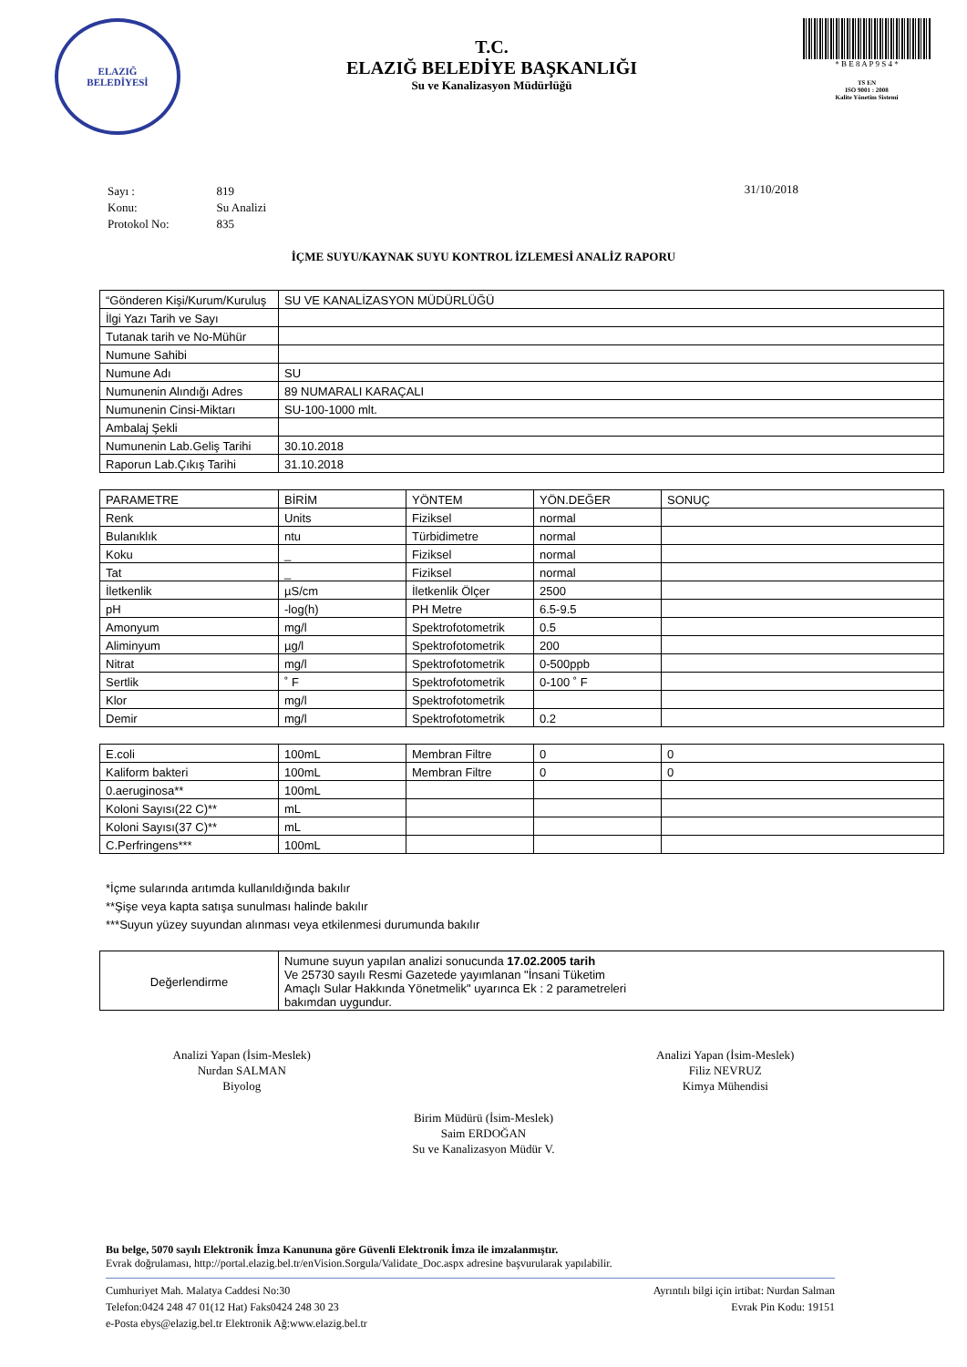ELAZIĞ
BELEDİYESİ
T.C.
ELAZIĞ BELEDİYE BAŞKANLIĞI
Su ve Kanalizasyon Müdürlüğü
* B E 8 A P 9 S 4 *
TS EN
ISO 9001 : 2008
Kalite Yönetim Sistemi
| Sayı : | 819 |
| Konu: | Su Analizi |
| Protokol No: | 835 |
31/10/2018
İÇME SUYU/KAYNAK SUYU KONTROL İZLEMESİ ANALİZ RAPORU
| “Gönderen Kişi/Kurum/Kuruluş | SU VE KANALİZASYON MÜDÜRLÜĞÜ |
| İlgi Yazı Tarih ve Sayı | |
| Tutanak tarih ve No-Mühür | |
| Numune Sahibi | |
| Numune Adı | SU |
| Numunenin Alındığı Adres | 89 NUMARALI KARAÇALI |
| Numunenin Cinsi-Miktarı | SU-100-1000 mlt. |
| Ambalaj Şekli | |
| Numunenin Lab.Geliş Tarihi | 30.10.2018 |
| Raporun Lab.Çıkış Tarihi | 31.10.2018 |
| PARAMETRE | BİRİM | YÖNTEM | YÖN.DEĞER | SONUÇ |
| --- | --- | --- | --- | --- |
| Renk | Units | Fiziksel | normal | |
| Bulanıklık | ntu | Türbidimetre | normal | |
| Koku | _ | Fiziksel | normal | |
| Tat | _ | Fiziksel | normal | |
| İletkenlik | µS/cm | İletkenlik Ölçer | 2500 | |
| pH | -log(h) | PH Metre | 6.5-9.5 | |
| Amonyum | mg/l | Spektrofotometrik | 0.5 | |
| Aliminyum | µg/l | Spektrofotometrik | 200 | |
| Nitrat | mg/l | Spektrofotometrik | 0-500ppb | |
| Sertlik | ˚ F | Spektrofotometrik | 0-100 ˚ F | |
| Klor | mg/l | Spektrofotometrik | | |
| Demir | mg/l | Spektrofotometrik | 0.2 | |
| E.coli | 100mL | Membran Filtre | 0 | 0 |
| Kaliform bakteri | 100mL | Membran Filtre | 0 | 0 |
| 0.aeruginosa** | 100mL | | | |
| Koloni Sayısı(22 C)** | mL | | | |
| Koloni Sayısı(37 C)** | mL | | | |
| C.Perfringens*** | 100mL | | | |
*İçme sularında arıtımda kullanıldığında bakılır
**Şişe veya kapta satışa sunulması halinde bakılır
***Suyun yüzey suyundan alınması veya etkilenmesi durumunda bakılır
| Değerlendirme | Numune suyun yapılan analizi sonucunda 17.02.2005 tarih Ve 25730 sayılı Resmi Gazetede yayımlanan "İnsani Tüketim Amaçlı Sular Hakkında Yönetmelik" uyarınca Ek : 2 parametreleri bakımdan uygundur. |
Analizi Yapan (İsim-Meslek)
Nurdan SALMAN
Biyolog
Analizi Yapan (İsim-Meslek)
Filiz NEVRUZ
Kimya Mühendisi
Birim Müdürü (İsim-Meslek)
Saim ERDOĞAN
Su ve Kanalizasyon Müdür V.
Bu belge, 5070 sayılı Elektronik İmza Kanununa göre Güvenli Elektronik İmza ile imzalanmıştır.
Evrak doğrulaması, http://portal.elazig.bel.tr/enVision.Sorgula/Validate_Doc.aspx adresine başvurularak yapılabilir.
Cumhuriyet Mah. Malatya Caddesi No:30
Telefon:0424 248 47 01(12 Hat) Faks0424 248 30 23
e-Posta ebys@elazig.bel.tr Elektronik Ağ:www.elazig.bel.tr
Ayrıntılı bilgi için irtibat: Nurdan Salman
Evrak Pin Kodu: 19151